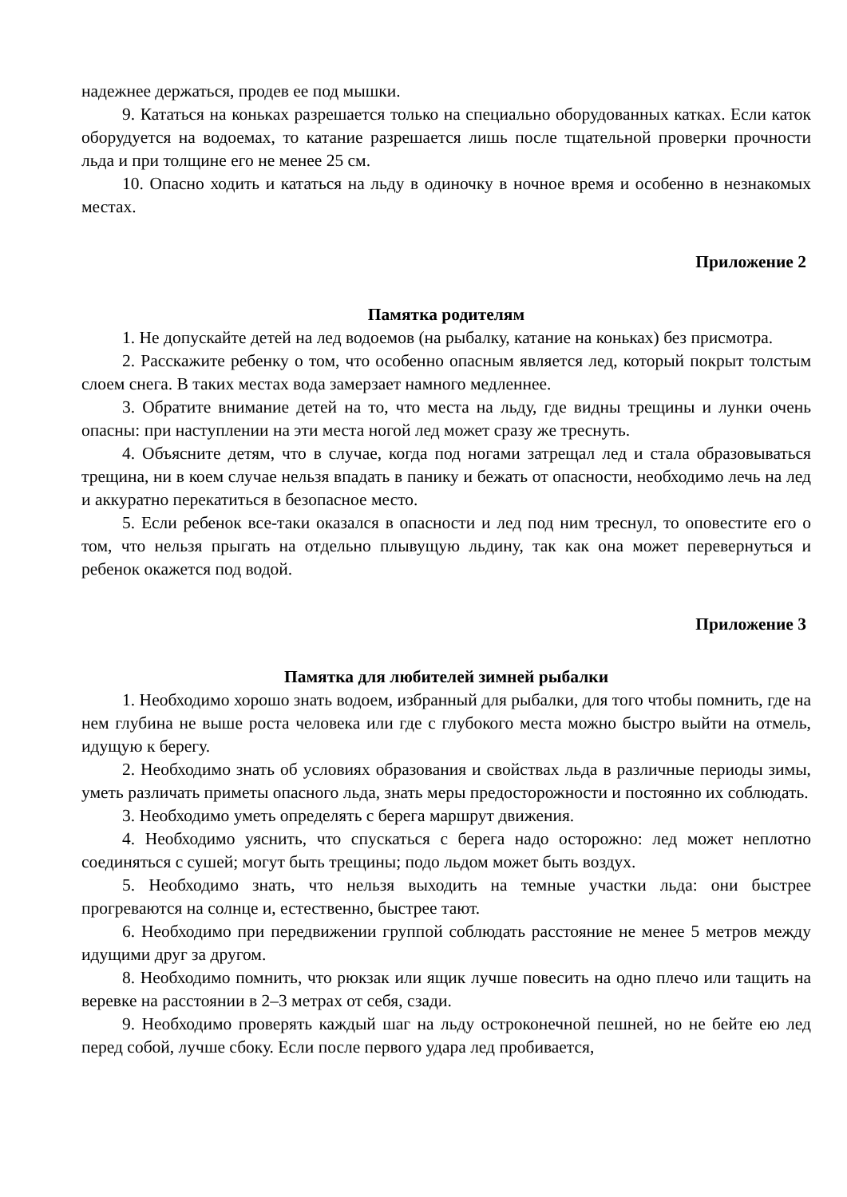надежнее держаться, продев ее под мышки.
9. Кататься на коньках разрешается только на специально оборудованных катках. Если каток оборудуется на водоемах, то катание разрешается лишь после тщательной проверки прочности льда и при толщине его не менее 25 см.
10. Опасно ходить и кататься на льду в одиночку в ночное время и особенно в незнакомых местах.
Приложение 2
Памятка родителям
1. Не допускайте детей на лед водоемов (на рыбалку, катание на коньках) без присмотра.
2. Расскажите ребенку о том, что особенно опасным является лед, который покрыт толстым слоем снега. В таких местах вода замерзает намного медленнее.
3. Обратите внимание детей на то, что места на льду, где видны трещины и лунки очень опасны: при наступлении на эти места ногой лед может сразу же треснуть.
4. Объясните детям, что в случае, когда под ногами затрещал лед и стала образовываться трещина, ни в коем случае нельзя впадать в панику и бежать от опасности, необходимо лечь на лед и аккуратно перекатиться в безопасное место.
5. Если ребенок все-таки оказался в опасности и лед под ним треснул, то оповестите его о том, что нельзя прыгать на отдельно плывущую льдину, так как она может перевернуться и ребенок окажется под водой.
Приложение 3
Памятка для любителей зимней рыбалки
1. Необходимо хорошо знать водоем, избранный для рыбалки, для того чтобы помнить, где на нем глубина не выше роста человека или где с глубокого места можно быстро выйти на отмель, идущую к берегу.
2. Необходимо знать об условиях образования и свойствах льда в различные периоды зимы, уметь различать приметы опасного льда, знать меры предосторожности и постоянно их соблюдать.
3. Необходимо уметь определять с берега маршрут движения.
4. Необходимо уяснить, что спускаться с берега надо осторожно: лед может неплотно соединяться с сушей; могут быть трещины; подо льдом может быть воздух.
5. Необходимо знать, что нельзя выходить на темные участки льда: они быстрее прогреваются на солнце и, естественно, быстрее тают.
6. Необходимо при передвижении группой соблюдать расстояние не менее 5 метров между идущими друг за другом.
8. Необходимо помнить, что рюкзак или ящик лучше повесить на одно плечо или тащить на веревке на расстоянии в 2–3 метрах от себя, сзади.
9. Необходимо проверять каждый шаг на льду остроконечной пешней, но не бейте ею лед перед собой, лучше сбоку. Если после первого удара лед пробивается,